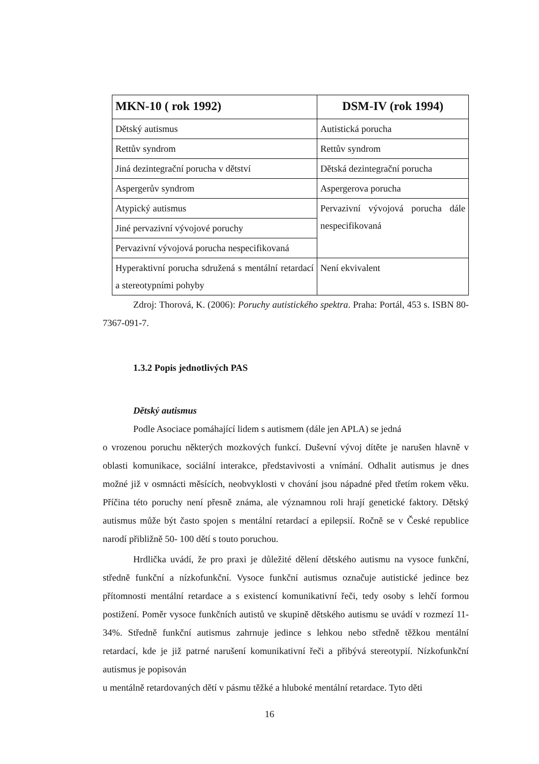| MKN-10 ( rok 1992) | DSM-IV (rok 1994) |
| --- | --- |
| Dětský autismus | Autistická porucha |
| Rettův syndrom | Rettův syndrom |
| Jiná dezintegrační porucha v dětství | Dětská dezintegrační porucha |
| Aspergerův syndrom | Aspergerova porucha |
| Atypický autismus | Pervazivní vývojová porucha dále nespecifikovaná |
| Jiné pervazivní vývojové poruchy | |
| Pervazivní vývojová porucha nespecifikovaná | |
| Hyperaktivní porucha sdružená s mentální retardací a stereotypními pohyby | Není ekvivalent |
Zdroj: Thorová, K. (2006): Poruchy autistického spektra. Praha: Portál, 453 s. ISBN 80-7367-091-7.
1.3.2 Popis jednotlivých PAS
Dětský autismus
Podle Asociace pomáhající lidem s autismem (dále jen APLA) se jedná
o vrozenou poruchu některých mozkových funkcí. Duševní vývoj dítěte je narušen hlavně v oblasti komunikace, sociální interakce, představivosti a vnímání. Odhalit autismus je dnes možné již v osmnácti měsících, neobvyklosti v chování jsou nápadné před třetím rokem věku. Příčina této poruchy není přesně známa, ale významnou roli hrají genetické faktory. Dětský autismus může být často spojen s mentální retardací a epilepsií. Ročně se v České republice narodí přibližně 50- 100 dětí s touto poruchou.
Hrdlička uvádí, že pro praxi je důležité dělení dětského autismu na vysoce funkční, středně funkční a nízkofunkční. Vysoce funkční autismus označuje autistické jedince bez přítomnosti mentální retardace a s existencí komunikativní řeči, tedy osoby s lehčí formou postižení. Poměr vysoce funkčních autistů ve skupině dětského autismu se uvádí v rozmezí 11-34%. Středně funkční autismus zahrnuje jedince s lehkou nebo středně těžkou mentální retardací, kde je již patrné narušení komunikativní řeči a přibývá stereotypií. Nízkofunkční autismus je popisován
u mentálně retardovaných dětí v pásmu těžké a hluboké mentální retardace. Tyto děti
16